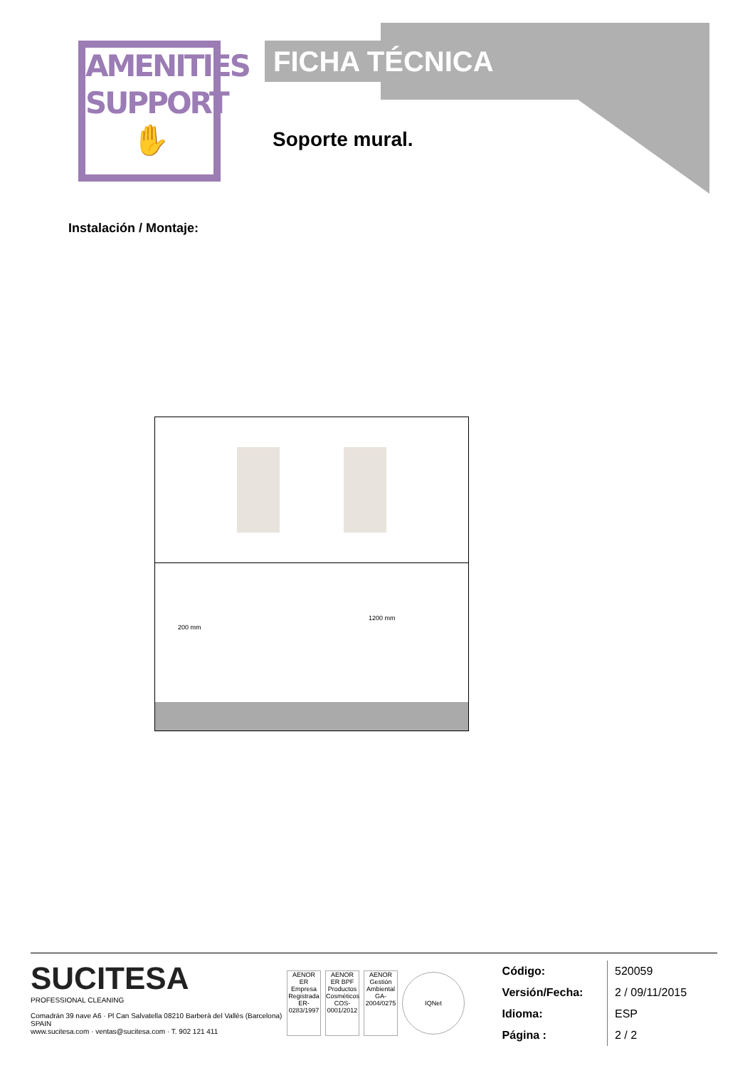AMENITIES
SUPPORT
✋
FICHA TÉCNICA
Soporte mural.
Instalación / Montaje:
200 mm
1200 mm
SUCITESA
PROFESSIONAL CLEANING
Comadrán 39 nave A6 · Pl Can Salvatella 08210 Barberà del Vallès (Barcelona) SPAIN
www.sucitesa.com · ventas@sucitesa.com · T. 902 121 411
AENOR ER Empresa Registrada ER-0283/1997
AENOR ER BPF Productos Cosméticos COS-0001/2012
AENOR Gestión Ambiental GA-2004/0275
IQNet
| Código: | 520059 |
| Versión/Fecha: | 2 / 09/11/2015 |
| Idioma: | ESP |
| Página : | 2 / 2 |